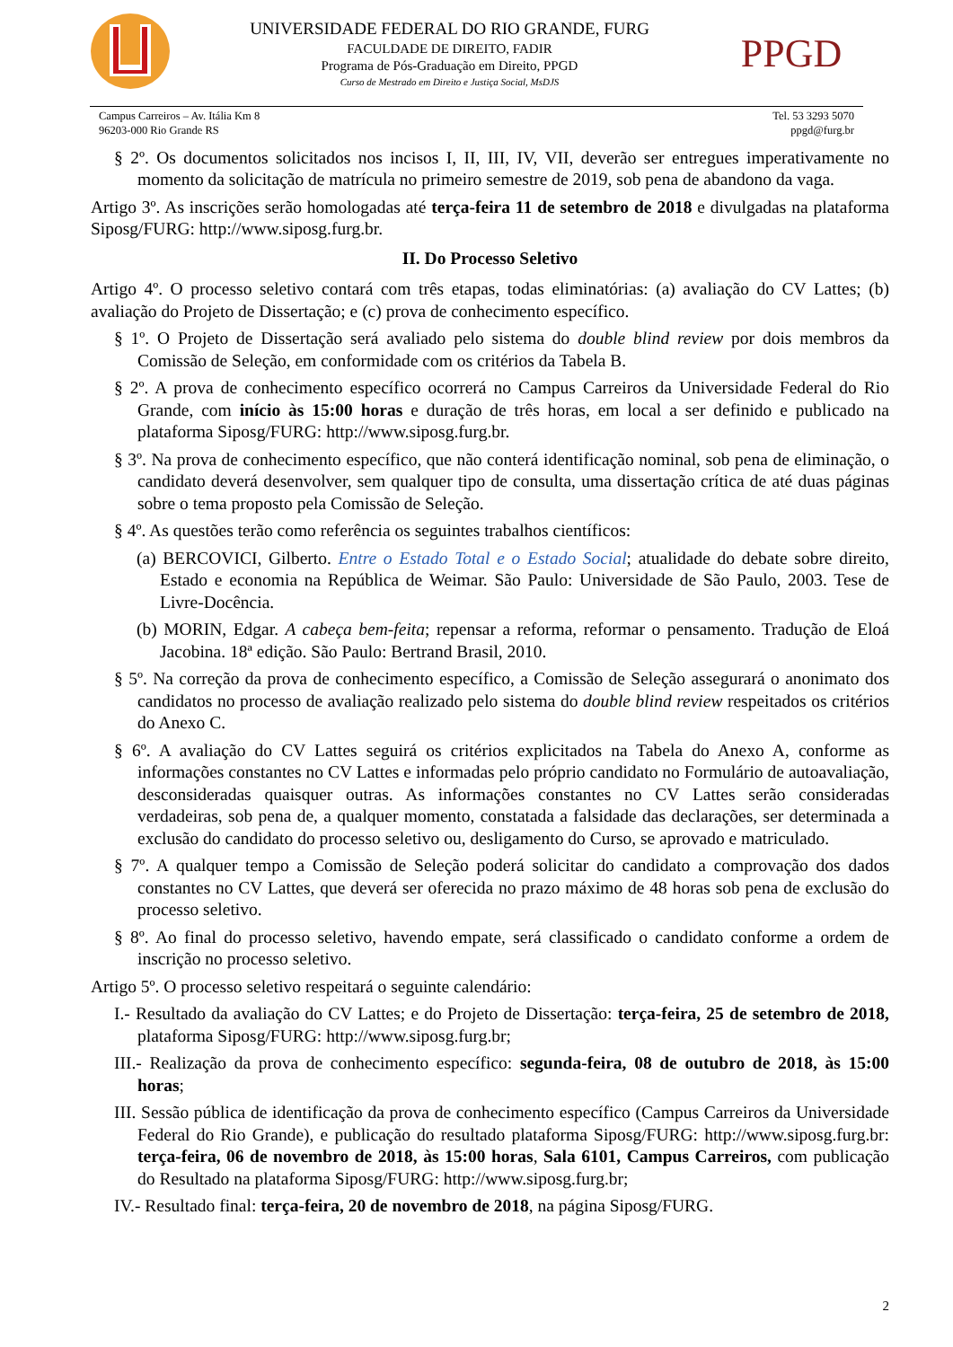UNIVERSIDADE FEDERAL DO RIO GRANDE, FURG
FACULDADE DE DIREITO, FADIR
Programa de Pós-Graduação em Direito, PPGD
Curso de Mestrado em Direito e Justiça Social, MsDJS
PPGD
Campus Carreiros – Av. Itália Km 8
96203-000 Rio Grande RS
Tel. 53 3293 5070
ppgd@furg.br
§ 2º. Os documentos solicitados nos incisos I, II, III, IV, VII, deverão ser entregues imperativamente no momento da solicitação de matrícula no primeiro semestre de 2019, sob pena de abandono da vaga.
Artigo 3º. As inscrições serão homologadas até terça-feira 11 de setembro de 2018 e divulgadas na plataforma Siposg/FURG: http://www.siposg.furg.br.
II. Do Processo Seletivo
Artigo 4º. O processo seletivo contará com três etapas, todas eliminatórias: (a) avaliação do CV Lattes; (b) avaliação do Projeto de Dissertação; e (c) prova de conhecimento específico.
§ 1º. O Projeto de Dissertação será avaliado pelo sistema do double blind review por dois membros da Comissão de Seleção, em conformidade com os critérios da Tabela B.
§ 2º. A prova de conhecimento específico ocorrerá no Campus Carreiros da Universidade Federal do Rio Grande, com início às 15:00 horas e duração de três horas, em local a ser definido e publicado na plataforma Siposg/FURG: http://www.siposg.furg.br.
§ 3º. Na prova de conhecimento específico, que não conterá identificação nominal, sob pena de eliminação, o candidato deverá desenvolver, sem qualquer tipo de consulta, uma dissertação crítica de até duas páginas sobre o tema proposto pela Comissão de Seleção.
§ 4º. As questões terão como referência os seguintes trabalhos científicos:
(a) BERCOVICI, Gilberto. Entre o Estado Total e o Estado Social; atualidade do debate sobre direito, Estado e economia na República de Weimar. São Paulo: Universidade de São Paulo, 2003. Tese de Livre-Docência.
(b) MORIN, Edgar. A cabeça bem-feita; repensar a reforma, reformar o pensamento. Tradução de Eloá Jacobina. 18ª edição. São Paulo: Bertrand Brasil, 2010.
§ 5º. Na correção da prova de conhecimento específico, a Comissão de Seleção assegurará o anonimato dos candidatos no processo de avaliação realizado pelo sistema do double blind review respeitados os critérios do Anexo C.
§ 6º. A avaliação do CV Lattes seguirá os critérios explicitados na Tabela do Anexo A, conforme as informações constantes no CV Lattes e informadas pelo próprio candidato no Formulário de autoavaliação, desconsideradas quaisquer outras. As informações constantes no CV Lattes serão consideradas verdadeiras, sob pena de, a qualquer momento, constatada a falsidade das declarações, ser determinada a exclusão do candidato do processo seletivo ou, desligamento do Curso, se aprovado e matriculado.
§ 7º. A qualquer tempo a Comissão de Seleção poderá solicitar do candidato a comprovação dos dados constantes no CV Lattes, que deverá ser oferecida no prazo máximo de 48 horas sob pena de exclusão do processo seletivo.
§ 8º. Ao final do processo seletivo, havendo empate, será classificado o candidato conforme a ordem de inscrição no processo seletivo.
Artigo 5º. O processo seletivo respeitará o seguinte calendário:
I.- Resultado da avaliação do CV Lattes; e do Projeto de Dissertação: terça-feira, 25 de setembro de 2018, plataforma Siposg/FURG: http://www.siposg.furg.br;
III.- Realização da prova de conhecimento específico: segunda-feira, 08 de outubro de 2018, às 15:00 horas;
III. Sessão pública de identificação da prova de conhecimento específico (Campus Carreiros da Universidade Federal do Rio Grande), e publicação do resultado plataforma Siposg/FURG: http://www.siposg.furg.br: terça-feira, 06 de novembro de 2018, às 15:00 horas, Sala 6101, Campus Carreiros, com publicação do Resultado na plataforma Siposg/FURG: http://www.siposg.furg.br;
IV.- Resultado final: terça-feira, 20 de novembro de 2018, na página Siposg/FURG.
2